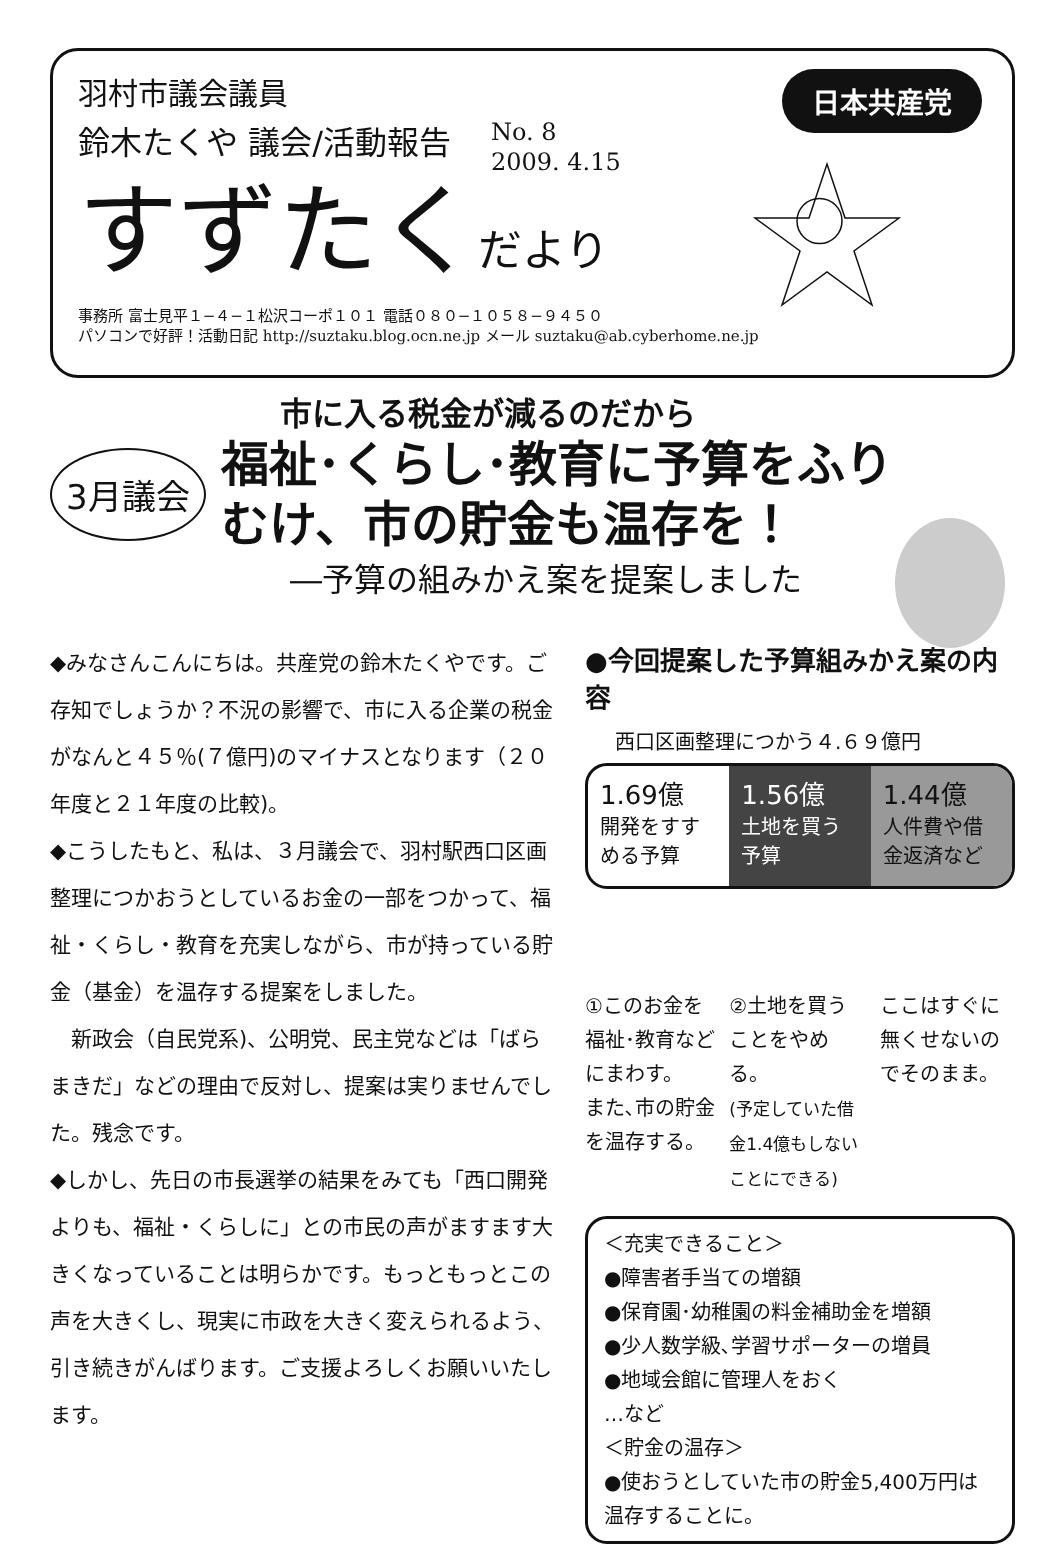日本共産党
羽村市議会議員
鈴木たくや 議会/活動報告 No. 8
2009. 4.15
すずたくだより
事務所 富士見平１−４−１松沢コーポ１０１ 電話０８０−１０５８−９４５０
パソコンで好評！活動日記 http://suztaku.blog.ocn.ne.jp メール suztaku@ab.cyberhome.ne.jp
市に入る税金が減るのだから
3月議会 福祉･くらし･教育に予算をふり
むけ、市の貯金も温存を！
―予算の組みかえ案を提案しました
◆みなさんこんにちは。共産党の鈴木たくやです。ご存知でしょうか？不況の影響で、市に入る企業の税金がなんと４５％(７億円)のマイナスとなります（２０年度と２１年度の比較)。
◆こうしたもと、私は、３月議会で、羽村駅西口区画整理につかおうとしているお金の一部をつかって、福祉・くらし・教育を充実しながら、市が持っている貯金（基金）を温存する提案をしました。
　新政会（自民党系)、公明党、民主党などは「ばらまきだ」などの理由で反対し、提案は実りませんでした。残念です。
◆しかし、先日の市長選挙の結果をみても「西口開発よりも、福祉・くらしに」との市民の声がますます大きくなっていることは明らかです。もっともっとこの声を大きくし、現実に市政を大きく変えられるよう、引き続きがんばります。ご支援よろしくお願いいたします。
●今回提案した予算組みかえ案の内容
西口区画整理につかう４.６９億円
1.69億
開発をすすめる予算
1.56億
土地を買う予算
1.44億
人件費や借金返済など
①このお金を福祉･教育などにまわす。
また､市の貯金を温存する。
②土地を買うことをやめる。
(予定していた借金1.4億もしないことにできる)
ここはすぐに無くせないのでそのまま。
＜充実できること＞
●障害者手当ての増額
●保育園･幼稚園の料金補助金を増額
●少人数学級､学習サポーターの増員
●地域会館に管理人をおく
…など
＜貯金の温存＞
●使おうとしていた市の貯金5,400万円は温存することに。